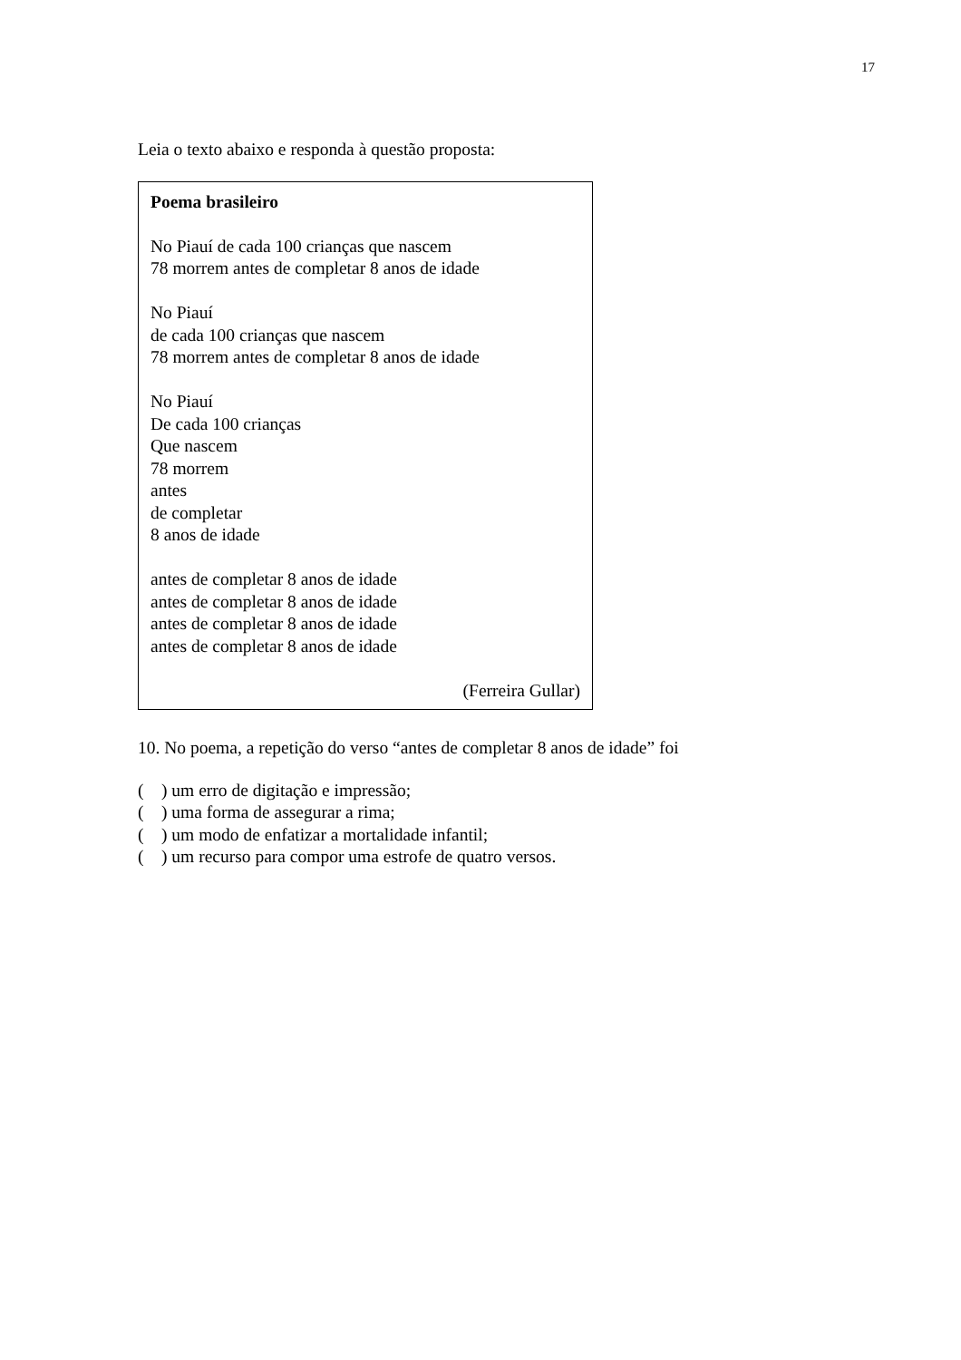17
Leia o texto abaixo e responda à questão proposta:
Poema brasileiro
No Piauí de cada 100 crianças que nascem
78 morrem antes de completar 8 anos de idade
No Piauí
de cada 100 crianças que nascem
78 morrem antes de completar 8 anos de idade
No Piauí
De cada 100 crianças
Que nascem
78 morrem
antes
de completar
8 anos de idade
antes de completar 8 anos de idade
antes de completar 8 anos de idade
antes de completar 8 anos de idade
antes de completar 8 anos de idade
(Ferreira Gullar)
10. No poema, a repetição do verso “antes de completar 8 anos de idade” foi
( ) um erro de digitação e impressão;
( ) uma forma de assegurar a rima;
( ) um modo de enfatizar a mortalidade infantil;
( ) um recurso para compor uma estrofe de quatro versos.